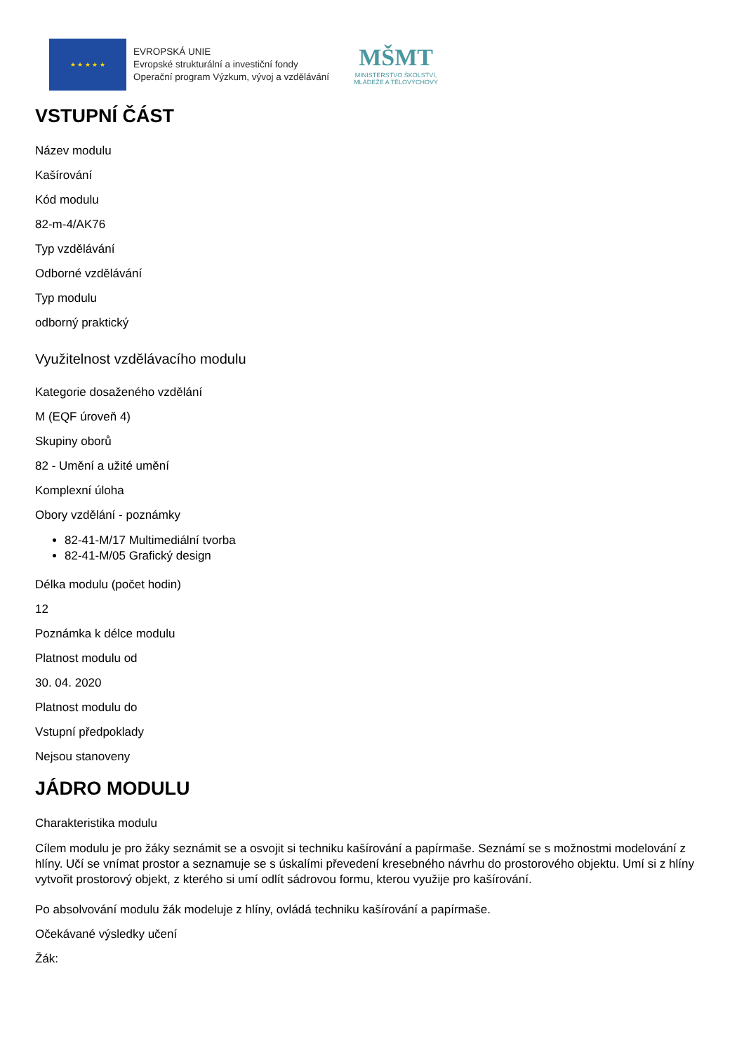★ ★ ★ ★ ★
EVROPSKÁ UNIE
Evropské strukturální a investiční fondy
Operační program Výzkum, vývoj a vzdělávání
MŠMT
MINISTERSTVO ŠKOLSTVÍ,
MLÁDEŽE A TĚLOVÝCHOVY
VSTUPNÍ ČÁST
Název modulu
Kašírování
Kód modulu
82-m-4/AK76
Typ vzdělávání
Odborné vzdělávání
Typ modulu
odborný praktický
Využitelnost vzdělávacího modulu
Kategorie dosaženého vzdělání
M (EQF úroveň 4)
Skupiny oborů
82 - Umění a užité umění
Komplexní úloha
Obory vzdělání - poznámky
82-41-M/17 Multimediální tvorba
82-41-M/05 Grafický design
Délka modulu (počet hodin)
12
Poznámka k délce modulu
Platnost modulu od
30. 04. 2020
Platnost modulu do
Vstupní předpoklady
Nejsou stanoveny
JÁDRO MODULU
Charakteristika modulu
Cílem modulu je pro žáky seznámit se a osvojit si techniku kašírování a papírmaše. Seznámí se s možnostmi modelování z hlíny. Učí se vnímat prostor a seznamuje se s úskalími převedení kresebného návrhu do prostorového objektu. Umí si z hlíny vytvořit prostorový objekt, z kterého si umí odlít sádrovou formu, kterou využije pro kašírování.
Po absolvování modulu žák modeluje z hlíny, ovládá techniku kašírování a papírmaše.
Očekávané výsledky učení
Žák: